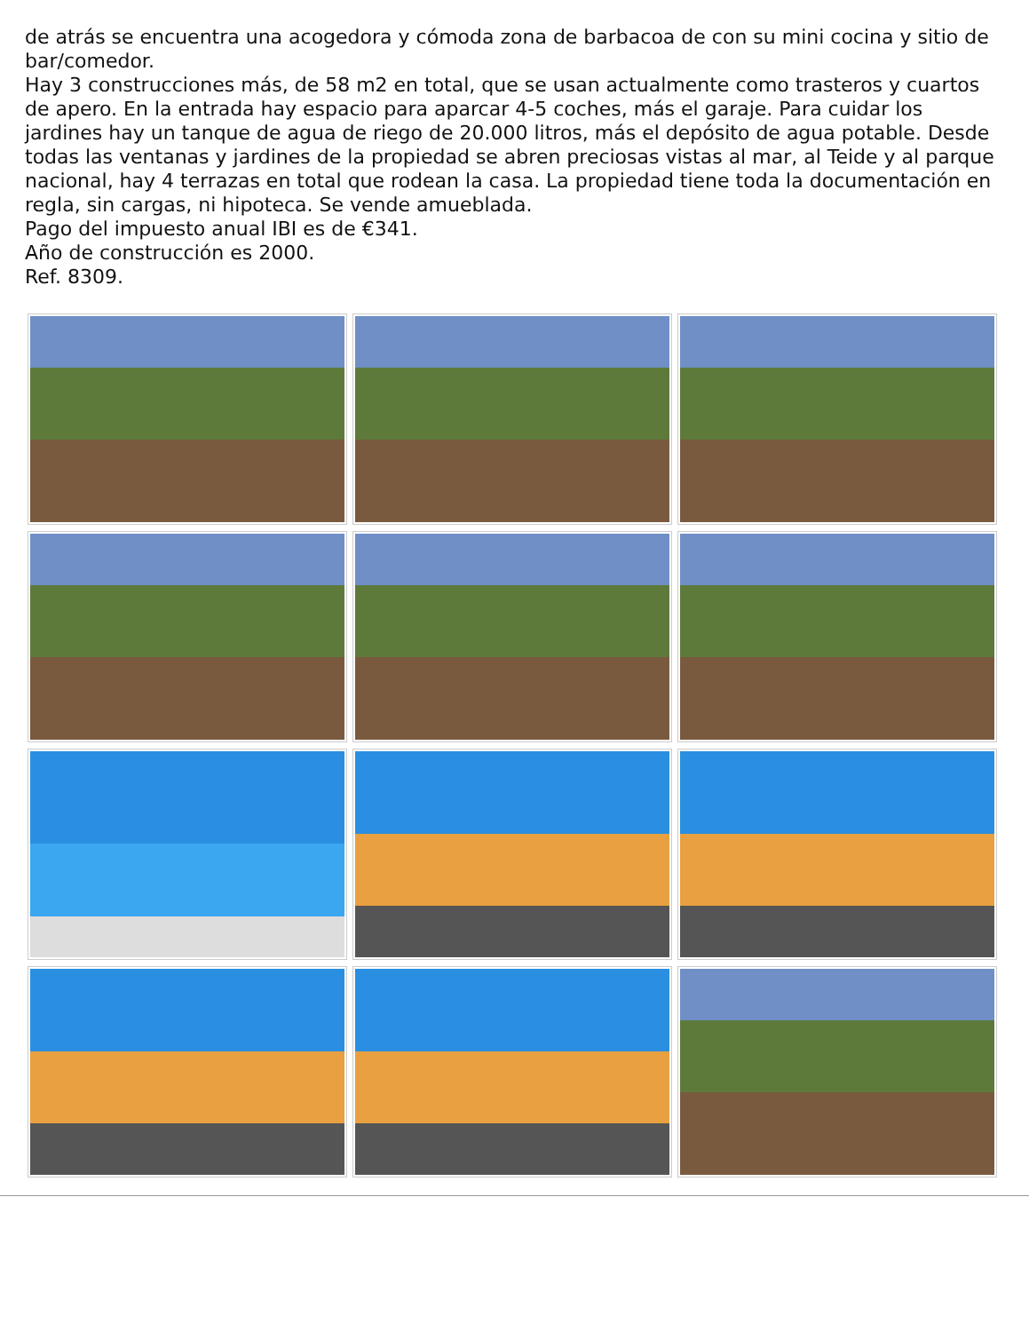de atrás se encuentra una acogedora y cómoda zona de barbacoa de con su mini cocina y sitio de bar/comedor.
Hay 3 construcciones más, de 58 m2 en total, que se usan actualmente como trasteros y cuartos de apero. En la entrada hay espacio para aparcar 4-5 coches, más el garaje. Para cuidar los jardines hay un tanque de agua de riego de 20.000 litros, más el depósito de agua potable. Desde todas las ventanas y jardines de la propiedad se abren preciosas vistas al mar, al Teide y al parque nacional, hay 4 terrazas en total que rodean la casa. La propiedad tiene toda la documentación en regla, sin cargas, ni hipoteca. Se vende amueblada.
Pago del impuesto anual IBI es de €341.
Año de construcción es 2000.
Ref. 8309.